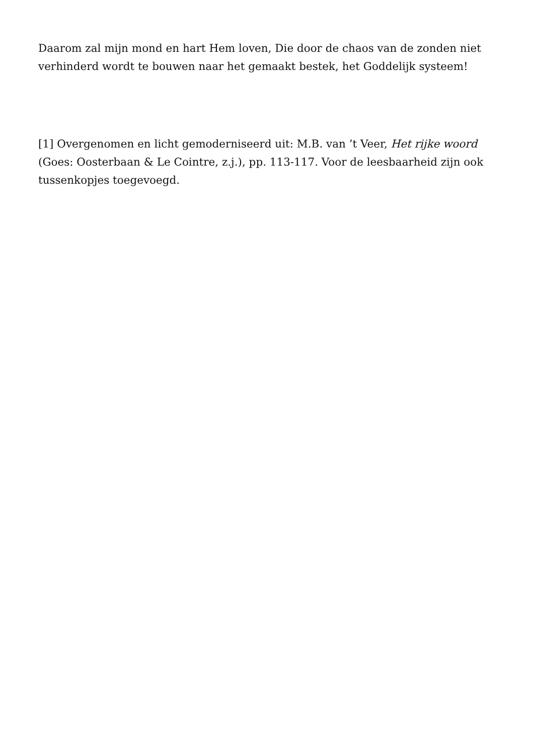Daarom zal mijn mond en hart Hem loven, Die door de chaos van de zonden niet verhinderd wordt te bouwen naar het gemaakt bestek, het Goddelijk systeem!
[1] Overgenomen en licht gemoderniseerd uit: M.B. van ’t Veer, Het rijke woord (Goes: Oosterbaan & Le Cointre, z.j.), pp. 113-117. Voor de leesbaarheid zijn ook tussenkopjes toegevoegd.